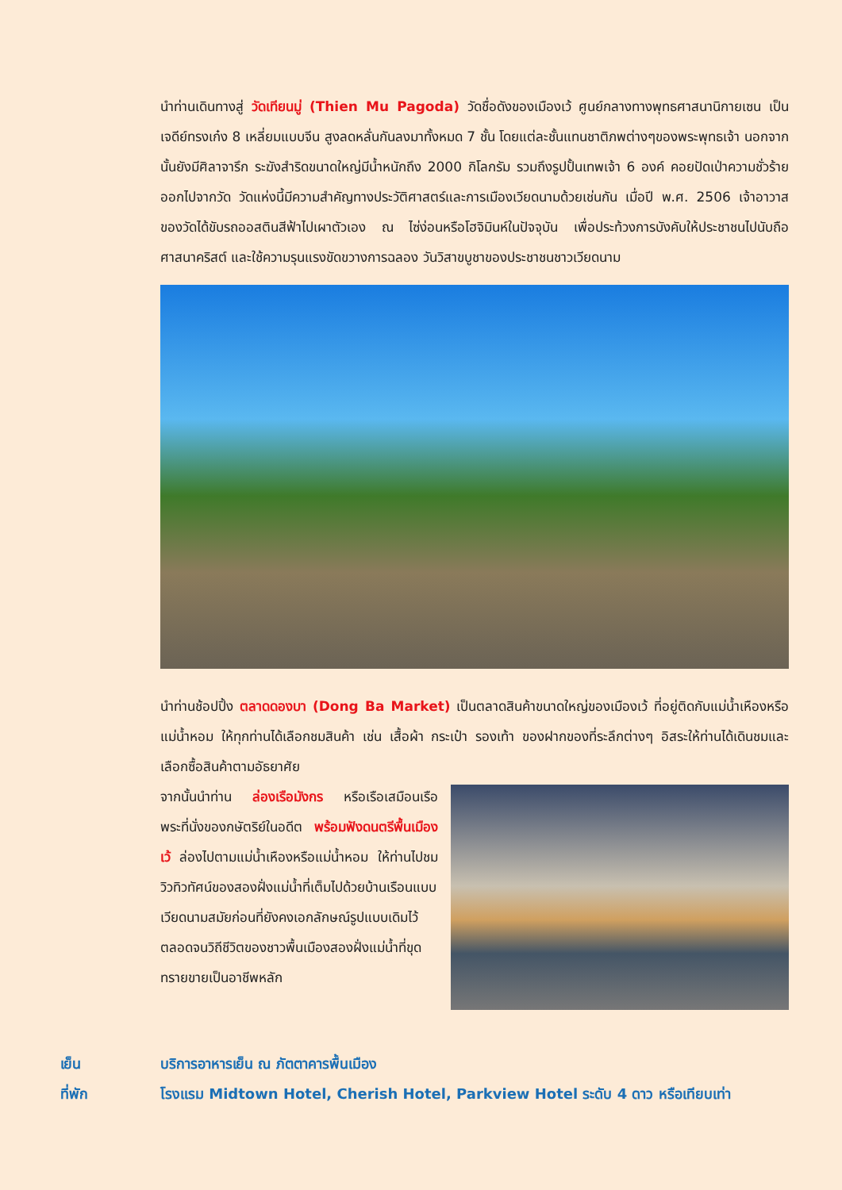นำท่านเดินทางสู่ วัดเทียนมู่ (Thien Mu Pagoda) วัดชื่อดังของเมืองเว้ ศูนย์กลางทางพุทธศาสนานิกายเซน เป็นเจดีย์ทรงเก๋ง 8 เหลี่ยมแบบจีน สูงลดหลั่นกันลงมาทั้งหมด 7 ชั้น โดยแต่ละชั้นแทนชาติภพต่างๆของพระพุทธเจ้า นอกจากนั้นยังมีศิลาจารึก ระฆังสำริดขนาดใหญ่มีน้ำหนักถึง 2000 กิโลกรัม รวมถึงรูปปั้นเทพเจ้า 6 องค์ คอยปัดเป่าความชั่วร้ายออกไปจากวัด วัดแห่งนี้มีความสำคัญทางประวัติศาสตร์และการเมืองเวียดนามด้วยเช่นกัน เมื่อปี พ.ศ. 2506 เจ้าอาวาสของวัดได้ขับรถออสตินสีฟ้าไปเผาตัวเอง ณ ไซ่ง่อนหรือโฮจิมินห์ในปัจจุบัน เพื่อประท้วงการบังคับให้ประชาชนไปนับถือศาสนาคริสต์ และใช้ความรุนแรงขัดขวางการฉลอง วันวิสาขบูชาของประชาชนชาวเวียดนาม
นำท่านช้อปปิ้ง ตลาดดองบา (Dong Ba Market) เป็นตลาดสินค้าขนาดใหญ่ของเมืองเว้ ที่อยู่ติดกับแม่น้ำเหืองหรือแม่น้ำหอม ให้ทุกท่านได้เลือกชมสินค้า เช่น เสื้อผ้า กระเป๋า รองเท้า ของฝากของที่ระลึกต่างๆ อิสระให้ท่านได้เดินชมและเลือกซื้อสินค้าตามอัธยาศัย
จากนั้นนำท่าน ล่องเรือมังกร หรือเรือเสมือนเรือพระที่นั่งของกษัตริย์ในอดีต พร้อมฟังดนตรีพื้นเมืองเว้ ล่องไปตามแม่น้ำเหืองหรือแม่น้ำหอม ให้ท่านไปชมวิวทิวทัศน์ของสองฝั่งแม่น้ำที่เต็มไปด้วยบ้านเรือนแบบเวียดนามสมัยก่อนที่ยังคงเอกลักษณ์รูปแบบเดิมไว้ตลอดจนวิถีชีวิตของชาวพื้นเมืองสองฝั่งแม่น้ำที่ขุดทรายขายเป็นอาชีพหลัก
เย็น บริการอาหารเย็น ณ ภัตตาคารพื้นเมือง
ที่พัก โรงแรม Midtown Hotel, Cherish Hotel, Parkview Hotel ระดับ 4 ดาว หรือเทียบเท่า